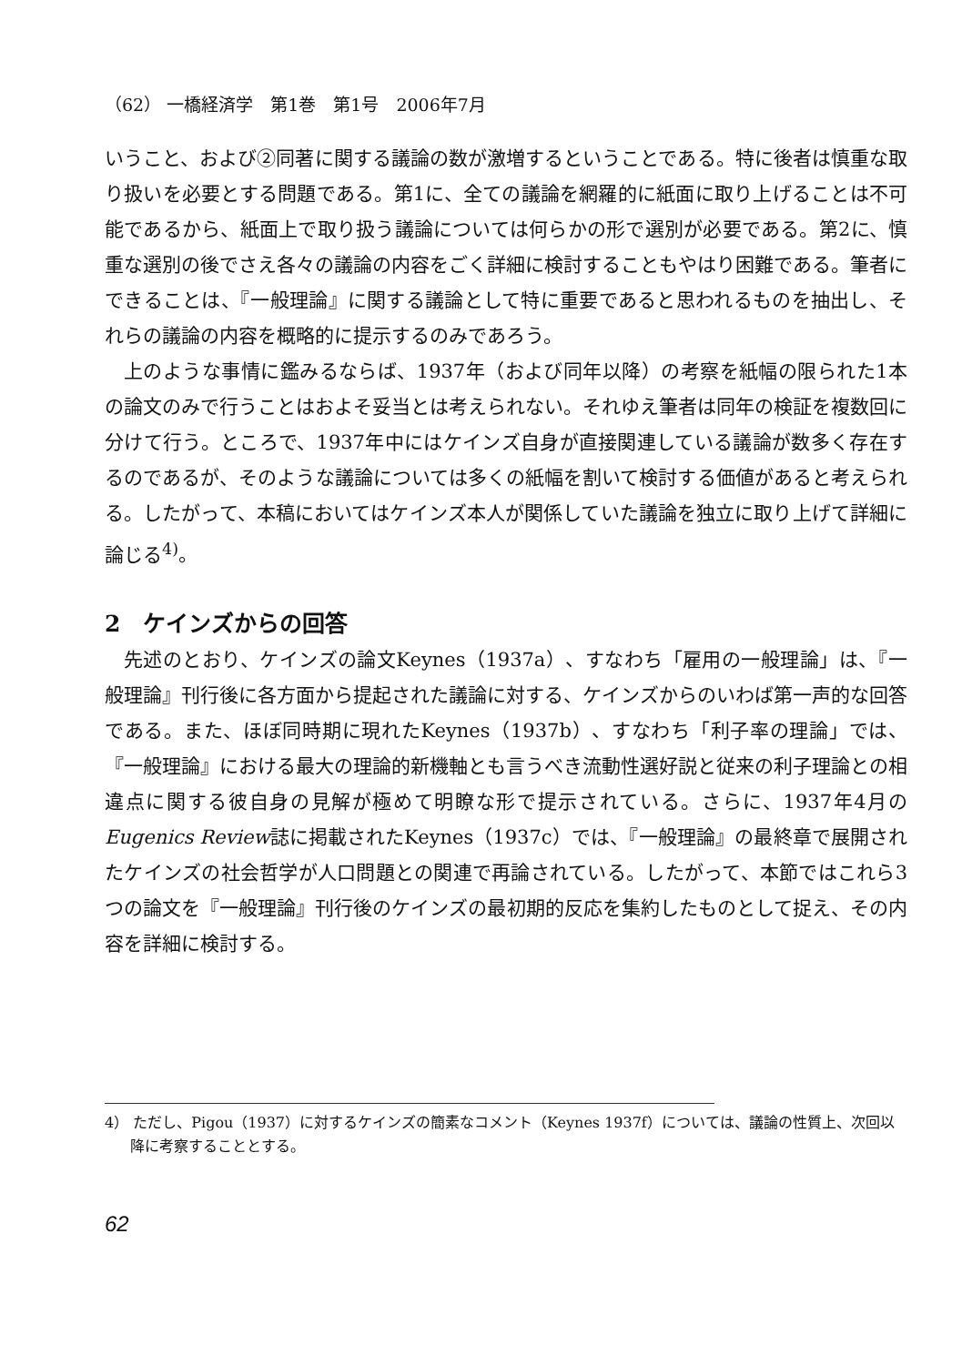（62） 一橋経済学　第1巻　第1号　2006年7月
いうこと、および②同著に関する議論の数が激増するということである。特に後者は慎重な取り扱いを必要とする問題である。第1に、全ての議論を網羅的に紙面に取り上げることは不可能であるから、紙面上で取り扱う議論については何らかの形で選別が必要である。第2に、慎重な選別の後でさえ各々の議論の内容をごく詳細に検討することもやはり困難である。筆者にできることは、『一般理論』に関する議論として特に重要であると思われるものを抽出し、それらの議論の内容を概略的に提示するのみであろう。
上のような事情に鑑みるならば、1937年（および同年以降）の考察を紙幅の限られた1本の論文のみで行うことはおよそ妥当とは考えられない。それゆえ筆者は同年の検証を複数回に分けて行う。ところで、1937年中にはケインズ自身が直接関連している議論が数多く存在するのであるが、そのような議論については多くの紙幅を割いて検討する価値があると考えられる。したがって、本稿においてはケインズ本人が関係していた議論を独立に取り上げて詳細に論じる<sup>4)</sup>。
2　ケインズからの回答
先述のとおり、ケインズの論文Keynes（1937a）、すなわち「雇用の一般理論」は、『一般理論』刊行後に各方面から提起された議論に対する、ケインズからのいわば第一声的な回答である。また、ほぼ同時期に現れたKeynes（1937b）、すなわち「利子率の理論」では、『一般理論』における最大の理論的新機軸とも言うべき流動性選好説と従来の利子理論との相違点に関する彼自身の見解が極めて明瞭な形で提示されている。さらに、1937年4月のEugenics Review誌に掲載されたKeynes（1937c）では、『一般理論』の最終章で展開されたケインズの社会哲学が人口問題との関連で再論されている。したがって、本節ではこれら3つの論文を『一般理論』刊行後のケインズの最初期的反応を集約したものとして捉え、その内容を詳細に検討する。
4） ただし、Pigou（1937）に対するケインズの簡素なコメント（Keynes 1937f）については、議論の性質上、次回以降に考察することとする。
62